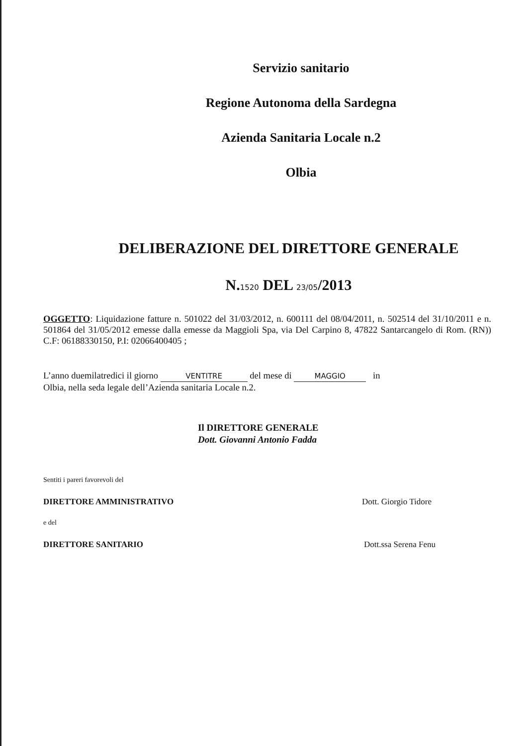Servizio sanitario
Regione Autonoma della Sardegna
Azienda Sanitaria Locale n.2
Olbia
DELIBERAZIONE DEL DIRETTORE GENERALE
N.1520 DEL 23/05/2013
OGGETTO: Liquidazione fatture n. 501022 del 31/03/2012, n. 600111 del 08/04/2011, n. 502514 del 31/10/2011 e n. 501864 del 31/05/2012 emesse dalla emesse da Maggioli Spa, via Del Carpino 8, 47822 Santarcangelo di Rom. (RN)) C.F: 06188330150, P.I: 02066400405 ;
L’anno duemilatredici il giorno VENTITRE del mese di MAGGIO in
Olbia, nella seda legale dell’Azienda sanitaria Locale n.2.
Il DIRETTORE GENERALE
Dott. Giovanni Antonio Fadda
Sentiti i pareri favorevoli del
DIRETTORE AMMINISTRATIVO Dott. Giorgio Tidore
e del
DIRETTORE SANITARIO Dott.ssa Serena Fenu